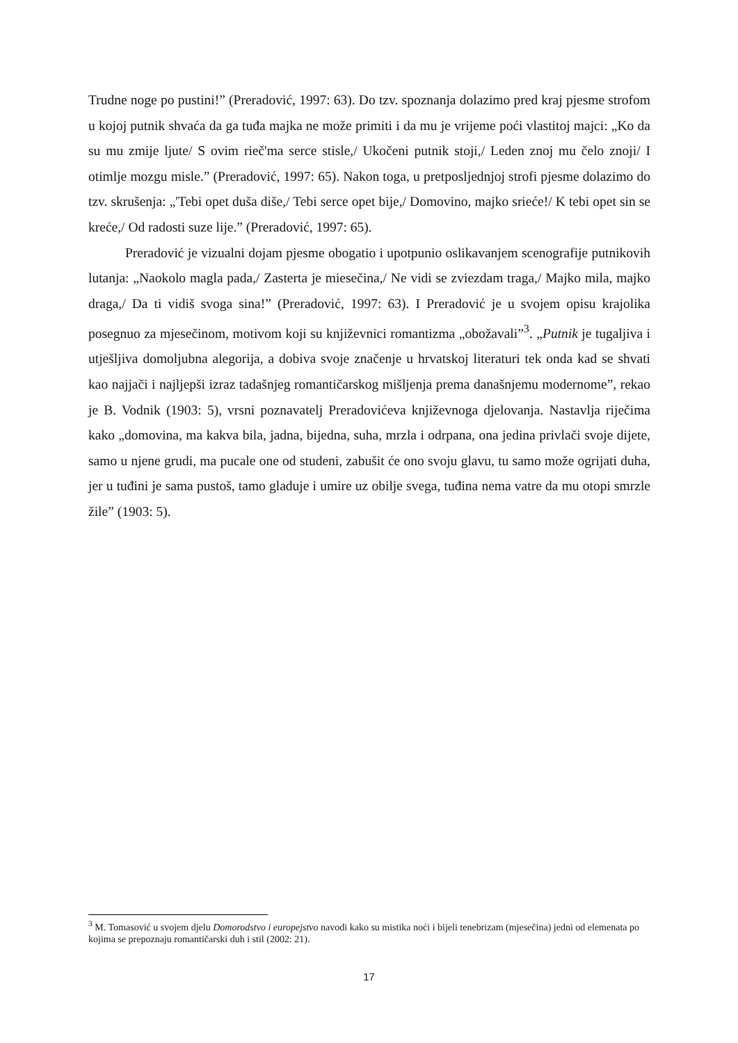Trudne noge po pustini!” (Preradović, 1997: 63). Do tzv. spoznanja dolazimo pred kraj pjesme strofom u kojoj putnik shvaća da ga tuđa majka ne može primiti i da mu je vrijeme poći vlastitoj majci: „Ko da su mu zmije ljute/ S ovim rieč'ma serce stisle,/ Ukočeni putnik stoji,/ Leden znoj mu čelo znoji/ I otimlje mozgu misle.” (Preradović, 1997: 65). Nakon toga, u pretposljednjoj strofi pjesme dolazimo do tzv. skrušenja: „'Tebi opet duša diše,/ Tebi serce opet bije,/ Domovino, majko srieće!/ K tebi opet sin se kreće,/ Od radosti suze lije.” (Preradović, 1997: 65).
Preradović je vizualni dojam pjesme obogatio i upotpunio oslikavanjem scenografije putnikovih lutanja: „Naokolo magla pada,/ Zasterta je miesečina,/ Ne vidi se zviezdam traga,/ Majko mila, majko draga,/ Da ti vidiš svoga sina!” (Preradović, 1997: 63). I Preradović je u svojem opisu krajolika posegnuo za mjesečinom, motivom koji su književnici romantizma „obožavali”<sup>3</sup>. „Putnik je tugaljiva i utješljiva domoljubna alegorija, a dobiva svoje značenje u hrvatskoj literaturi tek onda kad se shvati kao najjači i najljepši izraz tadašnjeg romantičarskog mišljenja prema današnjemu modernome”, rekao je B. Vodnik (1903: 5), vrsni poznavatelj Preradovićeva književnoga djelovanja. Nastavlja riječima kako „domovina, ma kakva bila, jadna, bijedna, suha, mrzla i odrpana, ona jedina privlači svoje dijete, samo u njene grudi, ma pucale one od studeni, zabušit će ono svoju glavu, tu samo može ogrijati duha, jer u tuđini je sama pustoš, tamo gladuje i umire uz obilje svega, tuđina nema vatre da mu otopi smrzle žile” (1903: 5).
<sup>3</sup> M. Tomasović u svojem djelu Domorodstvo i europejstvo navodi kako su mistika noći i bijeli tenebrizam (mjesečina) jedni od elemenata po kojima se prepoznaju romantičarski duh i stil (2002: 21).
17